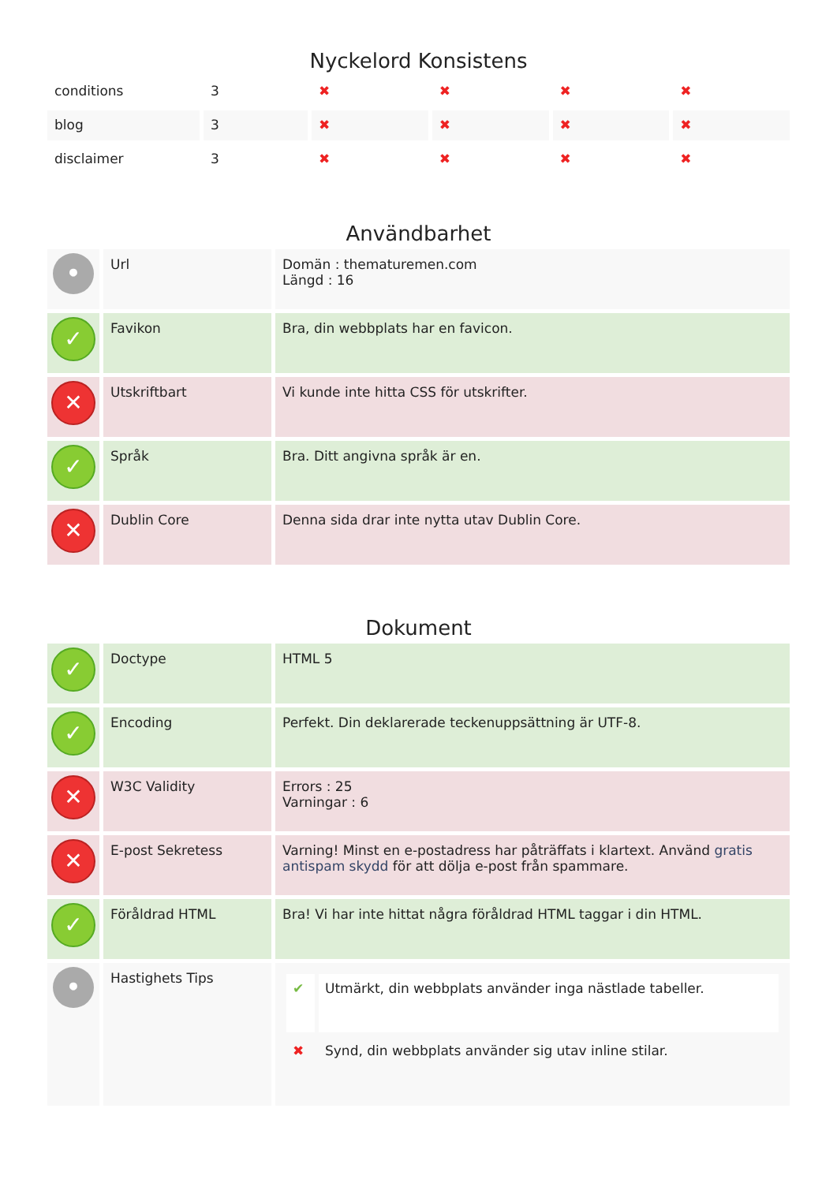Nyckelord Konsistens
| conditions | 3 | ✖ | ✖ | ✖ | ✖ |
| blog | 3 | ✖ | ✖ | ✖ | ✖ |
| disclaimer | 3 | ✖ | ✖ | ✖ | ✖ |
Användbarhet
| • | Url | Domän : thematuremen.com Längd : 16 |
| ✓ | Favikon | Bra, din webbplats har en favicon. |
| ✕ | Utskriftbart | Vi kunde inte hitta CSS för utskrifter. |
| ✓ | Språk | Bra. Ditt angivna språk är en. |
| ✕ | Dublin Core | Denna sida drar inte nytta utav Dublin Core. |
Dokument
| ✓ | Doctype | HTML 5 |
| ✓ | Encoding | Perfekt. Din deklarerade teckenuppsättning är UTF-8. |
| ✕ | W3C Validity | Errors : 25 Varningar : 6 |
| ✕ | E-post Sekretess | Varning! Minst en e-postadress har påträffats i klartext. Använd gratis antispam skydd för att dölja e-post från spammare. |
| ✓ | Föråldrad HTML | Bra! Vi har inte hittat några föråldrad HTML taggar i din HTML. |
| • | Hastighets Tips | / ✔ / Utmärkt, din webbplats använder inga nästlade tabeller. / / ✖ / Synd, din webbplats använder sig utav inline stilar. / |